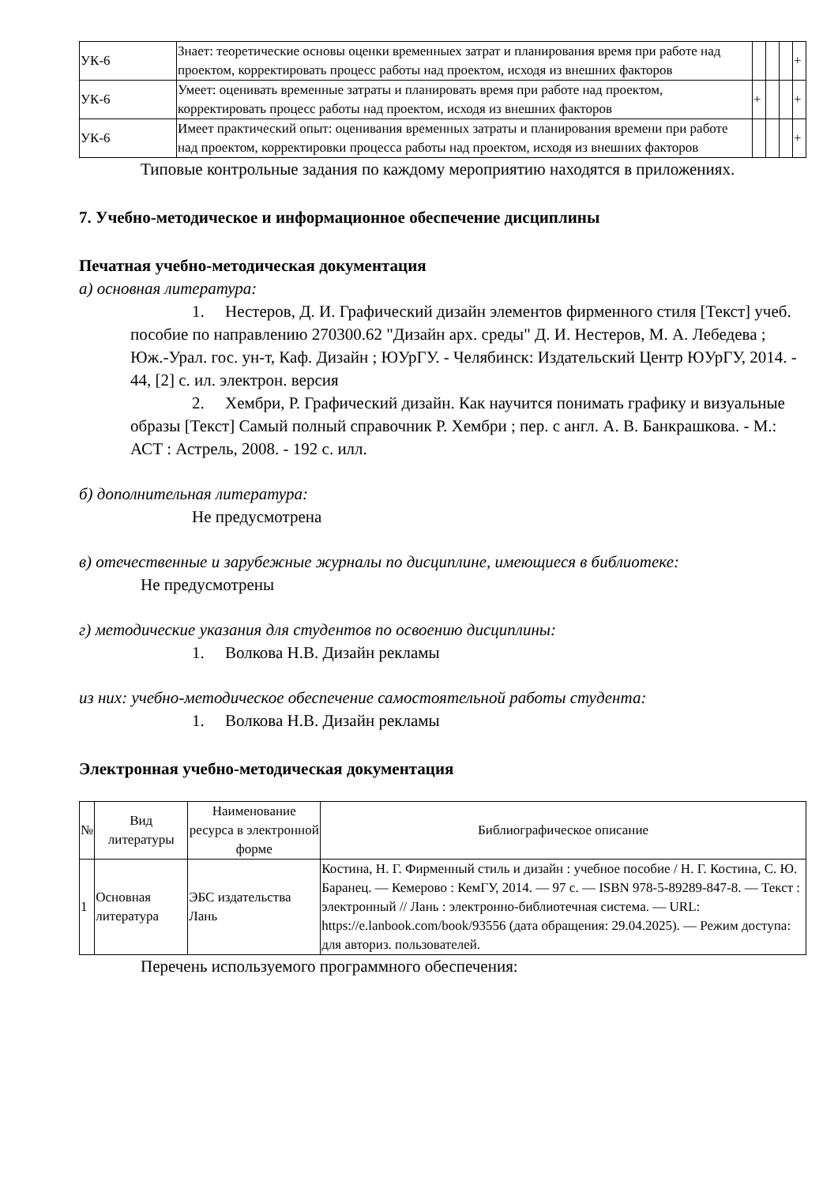| УК-6 | Знает: теоретические основы оценки временныех затрат и планирования время при работе над проектом, корректировать процесс работы над проектом, исходя из внешних факторов | | | | + |
| УК-6 | Умеет: оценивать временные затраты и планировать время при работе над проектом, корректировать процесс работы над проектом, исходя из внешних факторов | + | | | + |
| УК-6 | Имеет практический опыт: оценивания временных затраты и планирования времени при работе над проектом, корректировки процесса работы над проектом, исходя из внешних факторов | | | | + |
Типовые контрольные задания по каждому мероприятию находятся в приложениях.
7. Учебно-методическое и информационное обеспечение дисциплины
Печатная учебно-методическая документация
а) основная литература:
1. Нестеров, Д. И. Графический дизайн элементов фирменного стиля [Текст] учеб. пособие по направлению 270300.62 "Дизайн арх. среды" Д. И. Нестеров, М. А. Лебедева ; Юж.-Урал. гос. ун-т, Каф. Дизайн ; ЮУрГУ. - Челябинск: Издательский Центр ЮУрГУ, 2014. - 44, [2] с. ил. электрон. версия
2. Хембри, Р. Графический дизайн. Как научится понимать графику и визуальные образы [Текст] Самый полный справочник Р. Хембри ; пер. с англ. А. В. Банкрашкова. - М.: АСТ : Астрель, 2008. - 192 с. илл.
б) дополнительная литература:
Не предусмотрена
в) отечественные и зарубежные журналы по дисциплине, имеющиеся в библиотеке:
Не предусмотрены
г) методические указания для студентов по освоению дисциплины:
1. Волкова Н.В. Дизайн рекламы
из них: учебно-методическое обеспечение самостоятельной работы студента:
1. Волкова Н.В. Дизайн рекламы
Электронная учебно-методическая документация
| № | Вид литературы | Наименование ресурса в электронной форме | Библиографическое описание |
| --- | --- | --- | --- |
| 1 | Основная литература | ЭБС издательства Лань | Костина, Н. Г. Фирменный стиль и дизайн : учебное пособие / Н. Г. Костина, С. Ю. Баранец. — Кемерово : КемГУ, 2014. — 97 с. — ISBN 978-5-89289-847-8. — Текст : электронный // Лань : электронно-библиотечная система. — URL: https://e.lanbook.com/book/93556 (дата обращения: 29.04.2025). — Режим доступа: для авториз. пользователей. |
Перечень используемого программного обеспечения: